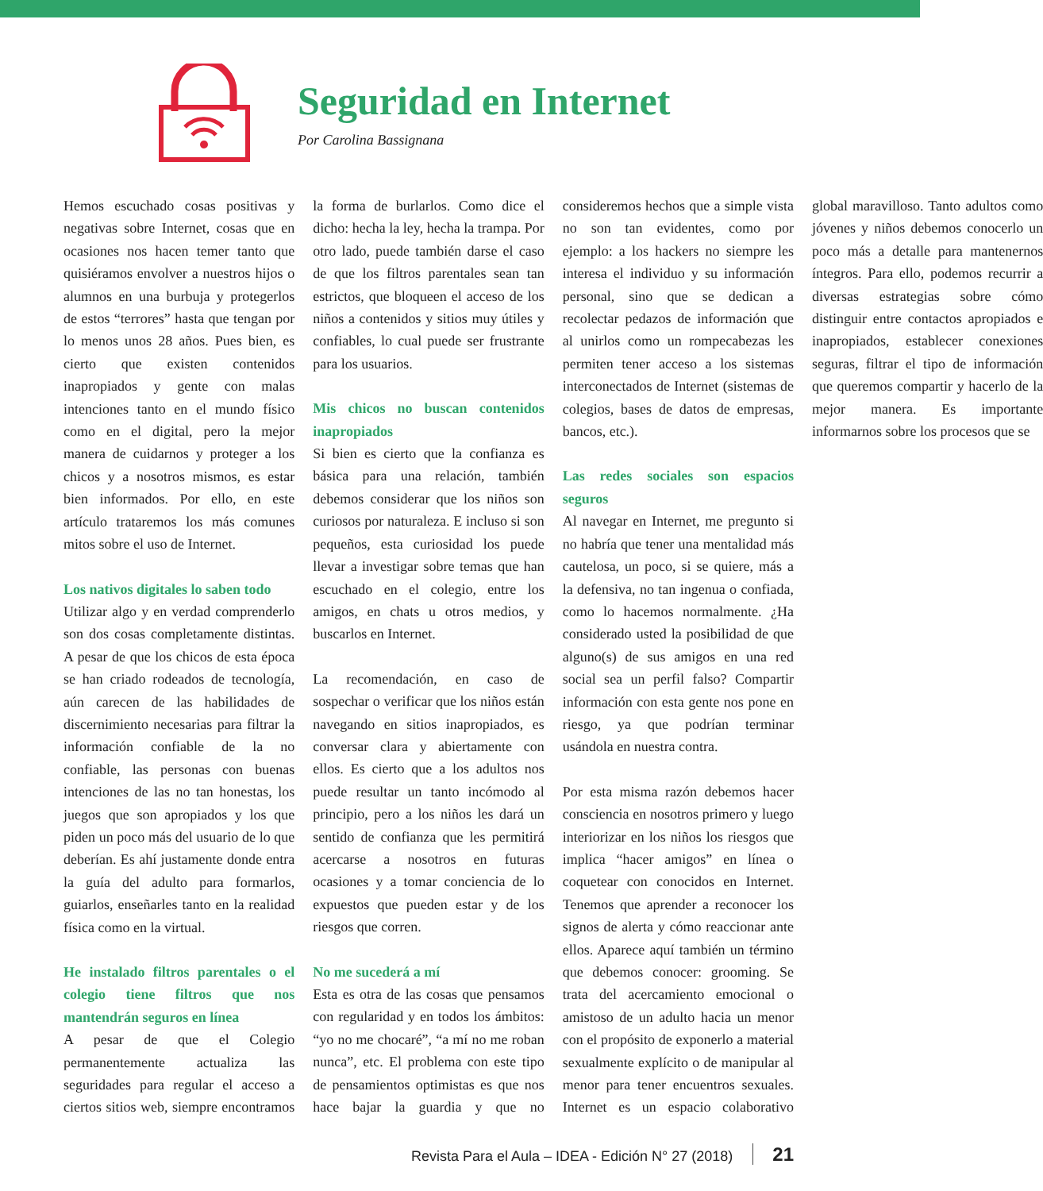Seguridad en Internet
Por Carolina Bassignana
Hemos escuchado cosas positivas y negativas sobre Internet, cosas que en ocasiones nos hacen temer tanto que quisiéramos envolver a nuestros hijos o alumnos en una burbuja y protegerlos de estos “terrores” hasta que tengan por lo menos unos 28 años. Pues bien, es cierto que existen contenidos inapropiados y gente con malas intenciones tanto en el mundo físico como en el digital, pero la mejor manera de cuidarnos y proteger a los chicos y a nosotros mismos, es estar bien informados. Por ello, en este artículo trataremos los más comunes mitos sobre el uso de Internet.
Los nativos digitales lo saben todo
Utilizar algo y en verdad comprenderlo son dos cosas completamente distintas. A pesar de que los chicos de esta época se han criado rodeados de tecnología, aún carecen de las habilidades de discernimiento necesarias para filtrar la información confiable de la no confiable, las personas con buenas intenciones de las no tan honestas, los juegos que son apropiados y los que piden un poco más del usuario de lo que deberían. Es ahí justamente donde entra la guía del adulto para formarlos, guiarlos, enseñarles tanto en la realidad física como en la virtual.
He instalado filtros parentales o el colegio tiene filtros que nos mantendrán seguros en línea
A pesar de que el Colegio permanentemente actualiza las seguridades para regular el acceso a ciertos sitios web, siempre encontramos la forma de burlarlos. Como dice el dicho: hecha la ley, hecha la trampa. Por otro lado, puede también darse el caso de que los filtros parentales sean tan estrictos, que bloqueen el acceso de los niños a contenidos y sitios muy útiles y confiables, lo cual puede ser frustrante para los usuarios.
Mis chicos no buscan contenidos inapropiados
Si bien es cierto que la confianza es básica para una relación, también debemos considerar que los niños son curiosos por naturaleza. E incluso si son pequeños, esta curiosidad los puede llevar a investigar sobre temas que han escuchado en el colegio, entre los amigos, en chats u otros medios, y buscarlos en Internet.
La recomendación, en caso de sospechar o verificar que los niños están navegando en sitios inapropiados, es conversar clara y abiertamente con ellos. Es cierto que a los adultos nos puede resultar un tanto incómodo al principio, pero a los niños les dará un sentido de confianza que les permitirá acercarse a nosotros en futuras ocasiones y a tomar conciencia de lo expuestos que pueden estar y de los riesgos que corren.
No me sucederá a mí
Esta es otra de las cosas que pensamos con regularidad y en todos los ámbitos: “yo no me chocaré”, “a mí no me roban nunca”, etc. El problema con este tipo de pensamientos optimistas es que nos hace bajar la guardia y que no consideremos hechos que a simple vista no son tan evidentes, como por ejemplo: a los hackers no siempre les interesa el individuo y su información personal, sino que se dedican a recolectar pedazos de información que al unirlos como un rompecabezas les permiten tener acceso a los sistemas interconectados de Internet (sistemas de colegios, bases de datos de empresas, bancos, etc.).
Las redes sociales son espacios seguros
Al navegar en Internet, me pregunto si no habría que tener una mentalidad más cautelosa, un poco, si se quiere, más a la defensiva, no tan ingenua o confiada, como lo hacemos normalmente. ¿Ha considerado usted la posibilidad de que alguno(s) de sus amigos en una red social sea un perfil falso? Compartir información con esta gente nos pone en riesgo, ya que podrían terminar usándola en nuestra contra.
Por esta misma razón debemos hacer consciencia en nosotros primero y luego interiorizar en los niños los riesgos que implica “hacer amigos” en línea o coquetear con conocidos en Internet. Tenemos que aprender a reconocer los signos de alerta y cómo reaccionar ante ellos. Aparece aquí también un término que debemos conocer: grooming. Se trata del acercamiento emocional o amistoso de un adulto hacia un menor con el propósito de exponerlo a material sexualmente explícito o de manipular al menor para tener encuentros sexuales. Internet es un espacio colaborativo global maravilloso. Tanto adultos como jóvenes y niños debemos conocerlo un poco más a detalle para mantenernos íntegros. Para ello, podemos recurrir a diversas estrategias sobre cómo distinguir entre contactos apropiados e inapropiados, establecer conexiones seguras, filtrar el tipo de información que queremos compartir y hacerlo de la mejor manera. Es importante informarnos sobre los procesos que se
Revista Para el Aula – IDEA - Edición N° 27 (2018) 21